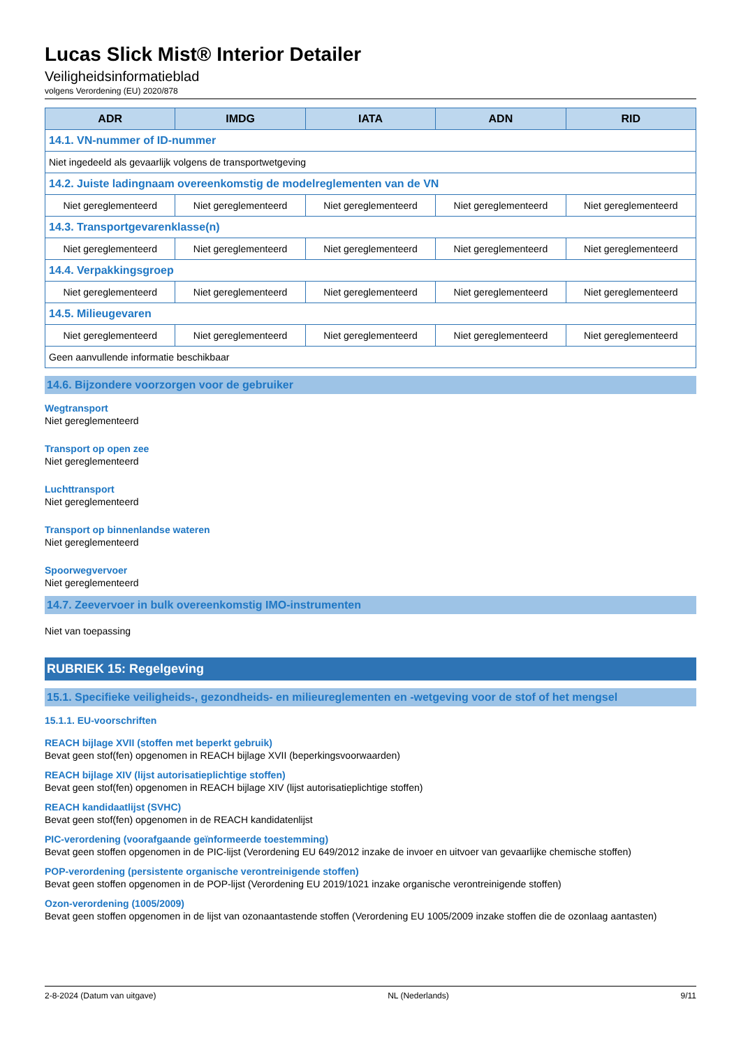Lucas Slick Mist® Interior Detailer
Veiligheidsinformatieblad
volgens Verordening (EU) 2020/878
| ADR | IMDG | IATA | ADN | RID |
| --- | --- | --- | --- | --- |
| 14.1. VN-nummer of ID-nummer | | | | |
| Niet ingedeeld als gevaarlijk volgens de transportwetgeving | | | | |
| 14.2. Juiste ladingnaam overeenkomstig de modelreglementen van de VN | | | | |
| Niet gereglementeerd | Niet gereglementeerd | Niet gereglementeerd | Niet gereglementeerd | Niet gereglementeerd |
| 14.3. Transportgevarenklasse(n) | | | | |
| Niet gereglementeerd | Niet gereglementeerd | Niet gereglementeerd | Niet gereglementeerd | Niet gereglementeerd |
| 14.4. Verpakkingsgroep | | | | |
| Niet gereglementeerd | Niet gereglementeerd | Niet gereglementeerd | Niet gereglementeerd | Niet gereglementeerd |
| 14.5. Milieugevaren | | | | |
| Niet gereglementeerd | Niet gereglementeerd | Niet gereglementeerd | Niet gereglementeerd | Niet gereglementeerd |
| Geen aanvullende informatie beschikbaar | | | | |
14.6. Bijzondere voorzorgen voor de gebruiker
Wegtransport
Niet gereglementeerd
Transport op open zee
Niet gereglementeerd
Luchttransport
Niet gereglementeerd
Transport op binnenlandse wateren
Niet gereglementeerd
Spoorwegvervoer
Niet gereglementeerd
14.7. Zeevervoer in bulk overeenkomstig IMO-instrumenten
Niet van toepassing
RUBRIEK 15: Regelgeving
15.1. Specifieke veiligheids-, gezondheids- en milieureglementen en -wetgeving voor de stof of het mengsel
15.1.1. EU-voorschriften
REACH bijlage XVII (stoffen met beperkt gebruik)
Bevat geen stof(fen) opgenomen in REACH bijlage XVII (beperkingsvoorwaarden)
REACH bijlage XIV (lijst autorisatieplichtige stoffen)
Bevat geen stof(fen) opgenomen in REACH bijlage XIV (lijst autorisatieplichtige stoffen)
REACH kandidaatlijst (SVHC)
Bevat geen stof(fen) opgenomen in de REACH kandidatenlijst
PIC-verordening (voorafgaande geïnformeerde toestemming)
Bevat geen stoffen opgenomen in de PIC-lijst (Verordening EU 649/2012 inzake de invoer en uitvoer van gevaarlijke chemische stoffen)
POP-verordening (persistente organische verontreinigende stoffen)
Bevat geen stoffen opgenomen in de POP-lijst (Verordening EU 2019/1021 inzake organische verontreinigende stoffen)
Ozon-verordening (1005/2009)
Bevat geen stoffen opgenomen in de lijst van ozonaantastende stoffen (Verordening EU 1005/2009 inzake stoffen die de ozonlaag aantasten)
2-8-2024 (Datum van uitgave) NL (Nederlands) 9/11